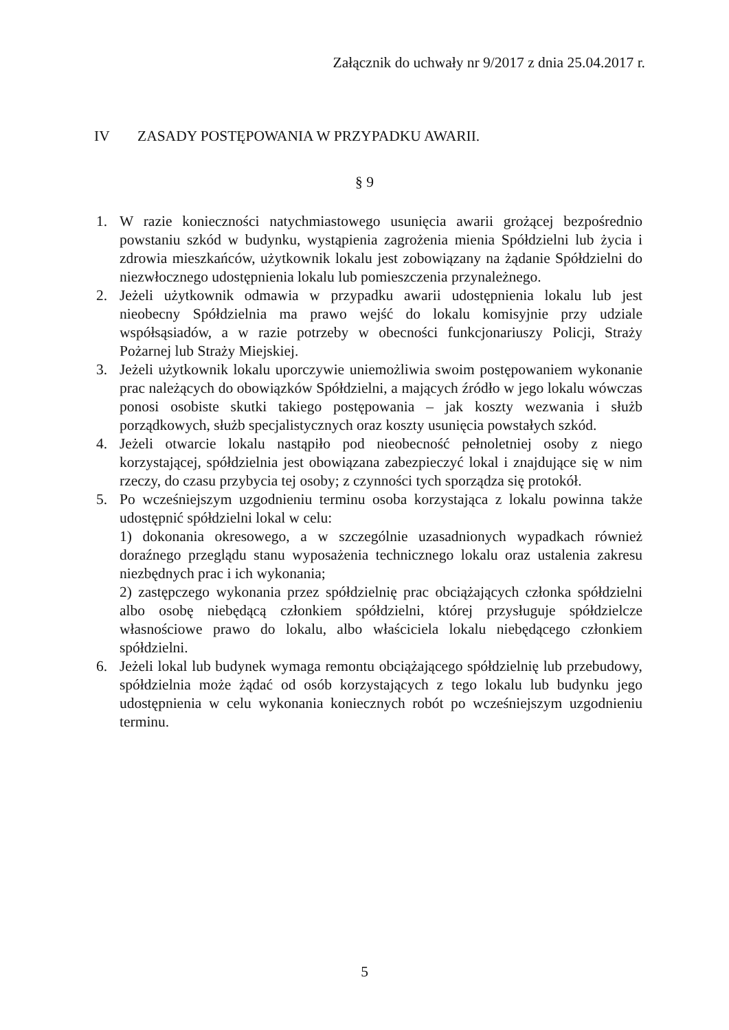Załącznik do uchwały nr 9/2017 z dnia 25.04.2017 r.
IV ZASADY POSTĘPOWANIA W PRZYPADKU AWARII.
§ 9
1. W razie konieczności natychmiastowego usunięcia awarii grożącej bezpośrednio powstaniu szkód w budynku, wystąpienia zagrożenia mienia Spółdzielni lub życia i zdrowia mieszkańców, użytkownik lokalu jest zobowiązany na żądanie Spółdzielni do niezwłocznego udostępnienia lokalu lub pomieszczenia przynależnego.
2. Jeżeli użytkownik odmawia w przypadku awarii udostępnienia lokalu lub jest nieobecny Spółdzielnia ma prawo wejść do lokalu komisyjnie przy udziale współsąsiadów, a w razie potrzeby w obecności funkcjonariuszy Policji, Straży Pożarnej lub Straży Miejskiej.
3. Jeżeli użytkownik lokalu uporczywie uniemożliwia swoim postępowaniem wykonanie prac należących do obowiązków Spółdzielni, a mających źródło w jego lokalu wówczas ponosi osobiste skutki takiego postępowania – jak koszty wezwania i służb porządkowych, służb specjalistycznych oraz koszty usunięcia powstałych szkód.
4. Jeżeli otwarcie lokalu nastąpiło pod nieobecność pełnoletniej osoby z niego korzystającej, spółdzielnia jest obowiązana zabezpieczyć lokal i znajdujące się w nim rzeczy, do czasu przybycia tej osoby; z czynności tych sporządza się protokół.
5. Po wcześniejszym uzgodnieniu terminu osoba korzystająca z lokalu powinna także udostępnić spółdzielni lokal w celu:
1) dokonania okresowego, a w szczególnie uzasadnionych wypadkach również doraźnego przeglądu stanu wyposażenia technicznego lokalu oraz ustalenia zakresu niezbędnych prac i ich wykonania;
2) zastępczego wykonania przez spółdzielnię prac obciążających członka spółdzielni albo osobę niebędącą członkiem spółdzielni, której przysługuje spółdzielcze własnościowe prawo do lokalu, albo właściciela lokalu niebędącego członkiem spółdzielni.
6. Jeżeli lokal lub budynek wymaga remontu obciążającego spółdzielnię lub przebudowy, spółdzielnia może żądać od osób korzystających z tego lokalu lub budynku jego udostępnienia w celu wykonania koniecznych robót po wcześniejszym uzgodnieniu terminu.
5